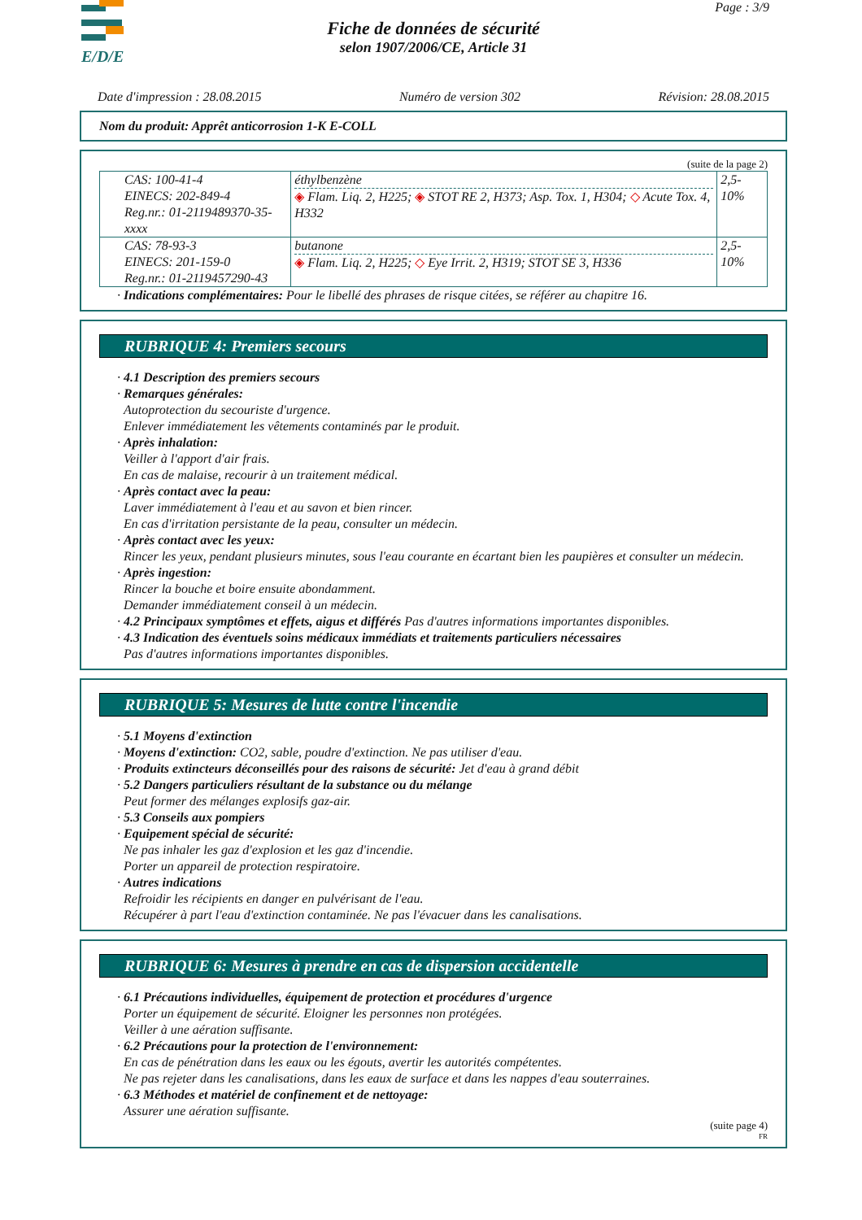E/D/E
Page : 3/9
Fiche de données de sécurité
selon 1907/2006/CE, Article 31
Date d'impression : 28.08.2015 Numéro de version 302 Révision: 28.08.2015
Nom du produit: Apprêt anticorrosion 1-K E-COLL
(suite de la page 2)
| CAS: 100-41-4 EINECS: 202-849-4 Reg.nr.: 01-2119489370-35-xxxx | éthylbenzène ◈ Flam. Liq. 2, H225; ◈ STOT RE 2, H373; Asp. Tox. 1, H304; ◇ Acute Tox. 4, H332 | 2,5-10% |
| CAS: 78-93-3 EINECS: 201-159-0 Reg.nr.: 01-2119457290-43 | butanone ◈ Flam. Liq. 2, H225; ◇ Eye Irrit. 2, H319; STOT SE 3, H336 | 2,5-10% |
· Indications complémentaires: Pour le libellé des phrases de risque citées, se référer au chapitre 16.
RUBRIQUE 4: Premiers secours
· 4.1 Description des premiers secours
· Remarques générales:
Autoprotection du secouriste d'urgence.
Enlever immédiatement les vêtements contaminés par le produit.
· Après inhalation:
Veiller à l'apport d'air frais.
En cas de malaise, recourir à un traitement médical.
· Après contact avec la peau:
Laver immédiatement à l'eau et au savon et bien rincer.
En cas d'irritation persistante de la peau, consulter un médecin.
· Après contact avec les yeux:
Rincer les yeux, pendant plusieurs minutes, sous l'eau courante en écartant bien les paupières et consulter un médecin.
· Après ingestion:
Rincer la bouche et boire ensuite abondamment.
Demander immédiatement conseil à un médecin.
· 4.2 Principaux symptômes et effets, aigus et différés Pas d'autres informations importantes disponibles.
· 4.3 Indication des éventuels soins médicaux immédiats et traitements particuliers nécessaires
Pas d'autres informations importantes disponibles.
RUBRIQUE 5: Mesures de lutte contre l'incendie
· 5.1 Moyens d'extinction
· Moyens d'extinction: CO2, sable, poudre d'extinction. Ne pas utiliser d'eau.
· Produits extincteurs déconseillés pour des raisons de sécurité: Jet d'eau à grand débit
· 5.2 Dangers particuliers résultant de la substance ou du mélange
Peut former des mélanges explosifs gaz-air.
· 5.3 Conseils aux pompiers
· Equipement spécial de sécurité:
Ne pas inhaler les gaz d'explosion et les gaz d'incendie.
Porter un appareil de protection respiratoire.
· Autres indications
Refroidir les récipients en danger en pulvérisant de l'eau.
Récupérer à part l'eau d'extinction contaminée. Ne pas l'évacuer dans les canalisations.
RUBRIQUE 6: Mesures à prendre en cas de dispersion accidentelle
· 6.1 Précautions individuelles, équipement de protection et procédures d'urgence
Porter un équipement de sécurité. Eloigner les personnes non protégées.
Veiller à une aération suffisante.
· 6.2 Précautions pour la protection de l'environnement:
En cas de pénétration dans les eaux ou les égouts, avertir les autorités compétentes.
Ne pas rejeter dans les canalisations, dans les eaux de surface et dans les nappes d'eau souterraines.
· 6.3 Méthodes et matériel de confinement et de nettoyage:
Assurer une aération suffisante.
(suite page 4)
FR